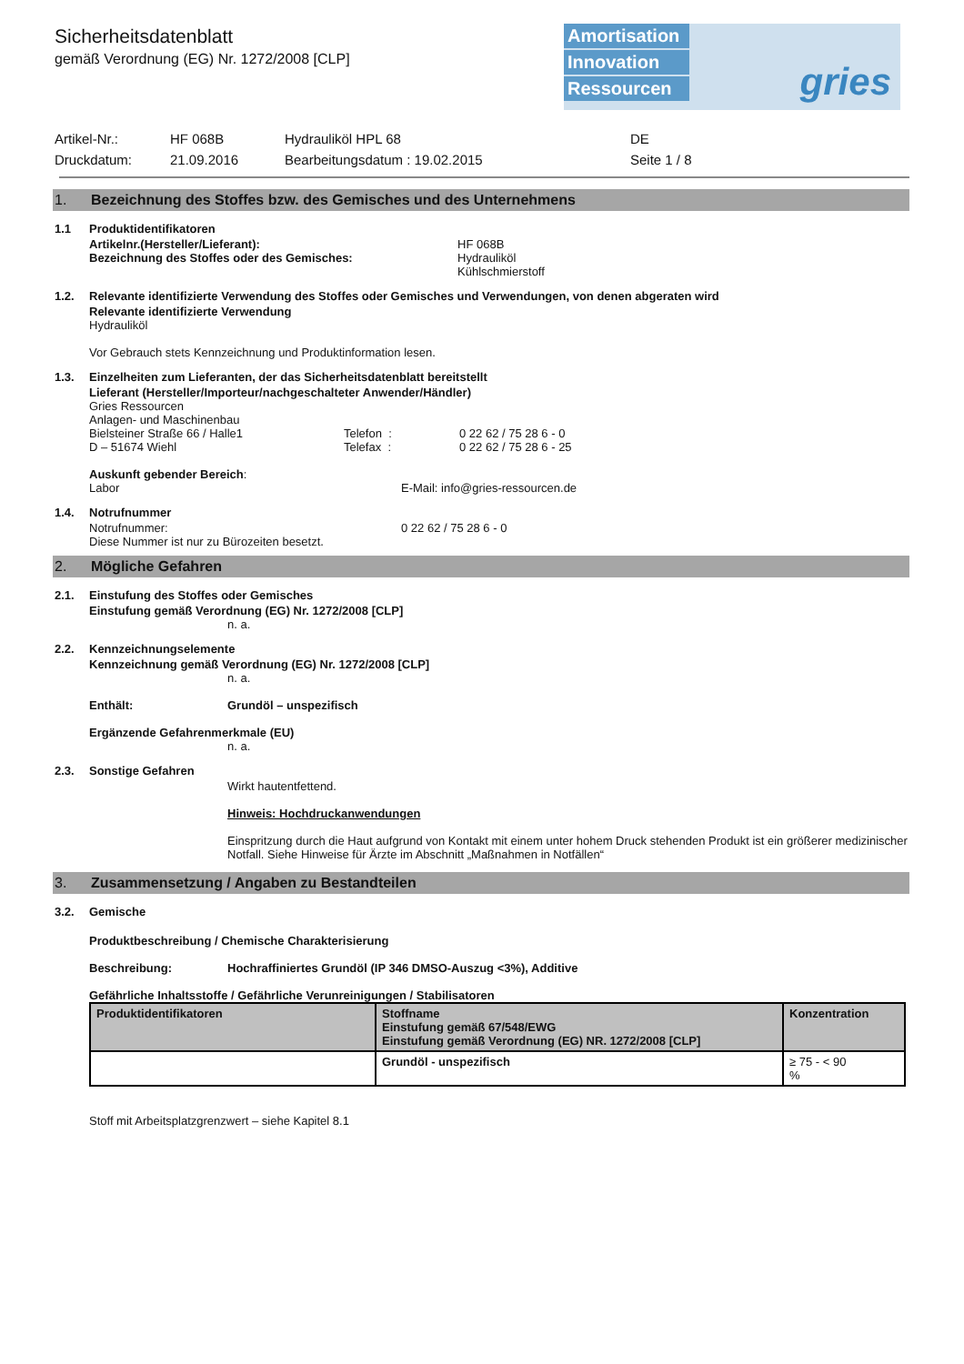Amortisation
Innovation
Ressourcen
gries
Sicherheitsdatenblatt
gemäß Verordnung (EG) Nr. 1272/2008 [CLP]
Artikel-Nr.: HF 068B Hydrauliköl HPL 68 DE Druckdatum: 21.09.2016 Bearbeitungsdatum : 19.02.2015 Seite 1 / 8
1. Bezeichnung des Stoffes bzw. des Gemisches und des Unternehmens
1.1 Produktidentifikatoren
Artikelnr.(Hersteller/Lieferant): HF 068B
Bezeichnung des Stoffes oder des Gemisches: Hydrauliköl
Kühlschmierstoff
1.2. Relevante identifizierte Verwendung des Stoffes oder Gemisches und Verwendungen, von denen abgeraten wird
Relevante identifizierte Verwendung
Hydrauliköl
Vor Gebrauch stets Kennzeichnung und Produktinformation lesen.
1.3. Einzelheiten zum Lieferanten, der das Sicherheitsdatenblatt bereitstellt
Lieferant (Hersteller/Importeur/nachgeschalteter Anwender/Händler)
Gries Ressourcen
Anlagen- und Maschinenbau
Bielsteiner Straße 66 / Halle1 Telefon : 0 22 62 / 75 28 6 - 0
D – 51674 Wiehl Telefax : 0 22 62 / 75 28 6 - 25
Auskunft gebender Bereich:
Labor E-Mail: info@gries-ressourcen.de
1.4. Notrufnummer
Notrufnummer: 0 22 62 / 75 28 6 - 0
Diese Nummer ist nur zu Bürozeiten besetzt.
2. Mögliche Gefahren
2.1. Einstufung des Stoffes oder Gemisches
Einstufung gemäß Verordnung (EG) Nr. 1272/2008 [CLP]
n. a.
2.2. Kennzeichnungselemente
Kennzeichnung gemäß Verordnung (EG) Nr. 1272/2008 [CLP]
n. a.
Enthält: Grundöl – unspezifisch
Ergänzende Gefahrenmerkmale (EU)
n. a.
2.3. Sonstige Gefahren
Wirkt hautentfettend.
Hinweis: Hochdruckanwendungen
Einspritzung durch die Haut aufgrund von Kontakt mit einem unter hohem Druck stehenden Produkt ist ein größerer medizinischer Notfall. Siehe Hinweise für Ärzte im Abschnitt „Maßnahmen in Notfällen“
3. Zusammensetzung / Angaben zu Bestandteilen
3.2. Gemische
Produktbeschreibung / Chemische Charakterisierung
Beschreibung: Hochraffiniertes Grundöl (IP 346 DMSO-Auszug <3%), Additive
Gefährliche Inhaltsstoffe / Gefährliche Verunreinigungen / Stabilisatoren
| Produktidentifikatoren | Stoffname Einstufung gemäß 67/548/EWG Einstufung gemäß Verordnung (EG) NR. 1272/2008 [CLP] | Konzentration |
| --- | --- | --- |
| | Grundöl - unspezifisch | ≥ 75 - < 90 % |
Stoff mit Arbeitsplatzgrenzwert – siehe Kapitel 8.1